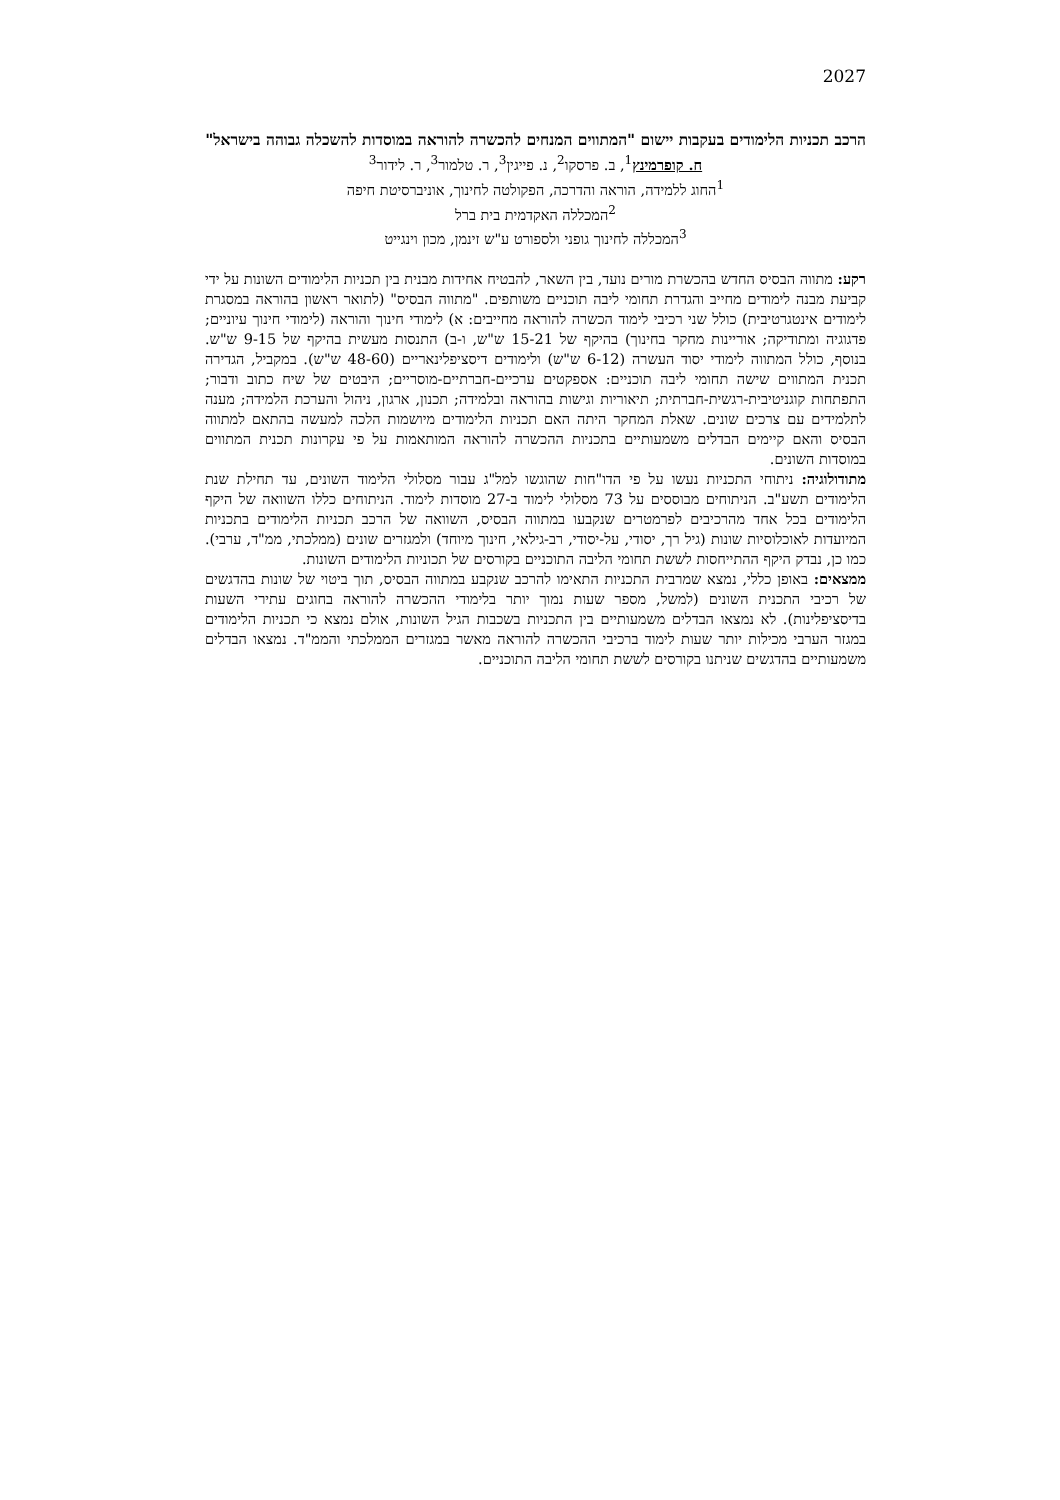2027
הרכב תכניות הלימודים בעקבות יישום "המתווים המנחים להכשרה להוראה במוסדות להשכלה גבוהה בישראל"
ח. קופרמינץ<sup>1</sup>, ב. פרסקו<sup>2</sup>, נ. פייגין<sup>3</sup>, ר. טלמור<sup>3</sup>, ר. לידור<sup>3</sup>
<sup>1</sup> החוג ללמידה, הוראה והדרכה, הפקולטה לחינוך, אוניברסיטת חיפה
<sup>2</sup> המכללה האקדמית בית ברל
<sup>3</sup> המכללה לחינוך גופני ולספורט ע"ש זינמן, מכון וינגייט
רקע: מתווה הבסיס החדש בהכשרת מורים נועד, בין השאר, להבטיח אחידות מבנית בין תכניות הלימודים השונות על ידי קביעת מבנה לימודים מחייב והגדרת תחומי ליבה תוכניים משותפים. "מתווה הבסיס" (לתואר ראשון בהוראה במסגרת לימודים אינטגרטיבית) כולל שני רכיבי לימוד הכשרה להוראה מחייבים: א) לימודי חינוך והוראה (לימודי חינוך עיוניים; פדגוגיה ומתודיקה; אוריינות מחקר בחינוך) בהיקף של 15-21 ש"ש, ו-ב) התנסות מעשית בהיקף של 9-15 ש"ש. בנוסף, כולל המתווה לימודי יסוד העשרה (6-12 ש"ש) ולימודים דיסציפלינאריים (48-60 ש"ש). במקביל, הגדירה תכנית המתווים שישה תחומי ליבה תוכניים: אספקטים ערכיים-חברתיים-מוסריים; היבטים של שיח כתוב ודבור; התפתחות קוגניטיבית-רגשית-חברתית; תיאוריות וגישות בהוראה ובלמידה; תכנון, ארגון, ניהול והערכת הלמידה; מענה לתלמידים עם צרכים שונים. שאלת המחקר היתה האם תכניות הלימודים מיושמות הלכה למעשה בהתאם למתווה הבסיס והאם קיימים הבדלים משמעותיים בתכניות ההכשרה להוראה המותאמות על פי עקרונות תכנית המתווים במוסדות השונים.
מתודולוגיה: ניתוחי התכניות נעשו על פי הדו"חות שהוגשו למל"ג עבור מסלולי הלימוד השונים, עד תחילת שנת הלימודים תשע"ב. הניתוחים מבוססים על 73 מסלולי לימוד ב-27 מוסדות לימוד. הניתוחים כללו השוואה של היקף הלימודים בכל אחד מהרכיבים לפרמטרים שנקבעו במתווה הבסיס, השוואה של הרכב תכניות הלימודים בתכניות המיועדות לאוכלוסיות שונות (גיל רך, יסודי, על-יסודי, רב-גילאי, חינוך מיוחד) ולמגזרים שונים (ממלכתי, ממ"ד, ערבי). כמו כן, נבדק היקף ההתייחסות לששת תחומי הליבה התוכניים בקורסים של תכוניות הלימודים השונות.
ממצאים: באופן כללי, נמצא שמרבית התכניות התאימו להרכב שנקבע במתווה הבסיס, תוך ביטוי של שונות בהדגשים של רכיבי התכנית השונים (למשל, מספר שעות נמוך יותר בלימודי ההכשרה להוראה בחוגים עתירי השעות בדיסציפלינות). לא נמצאו הבדלים משמעותיים בין התכניות בשכבות הגיל השונות, אולם נמצא כי תכניות הלימודים במגזר הערבי מכילות יותר שעות לימוד ברכיבי ההכשרה להוראה מאשר במגזרים הממלכתי והממ"ד. נמצאו הבדלים משמעותיים בהדגשים שניתנו בקורסים לששת תחומי הליבה התוכניים.